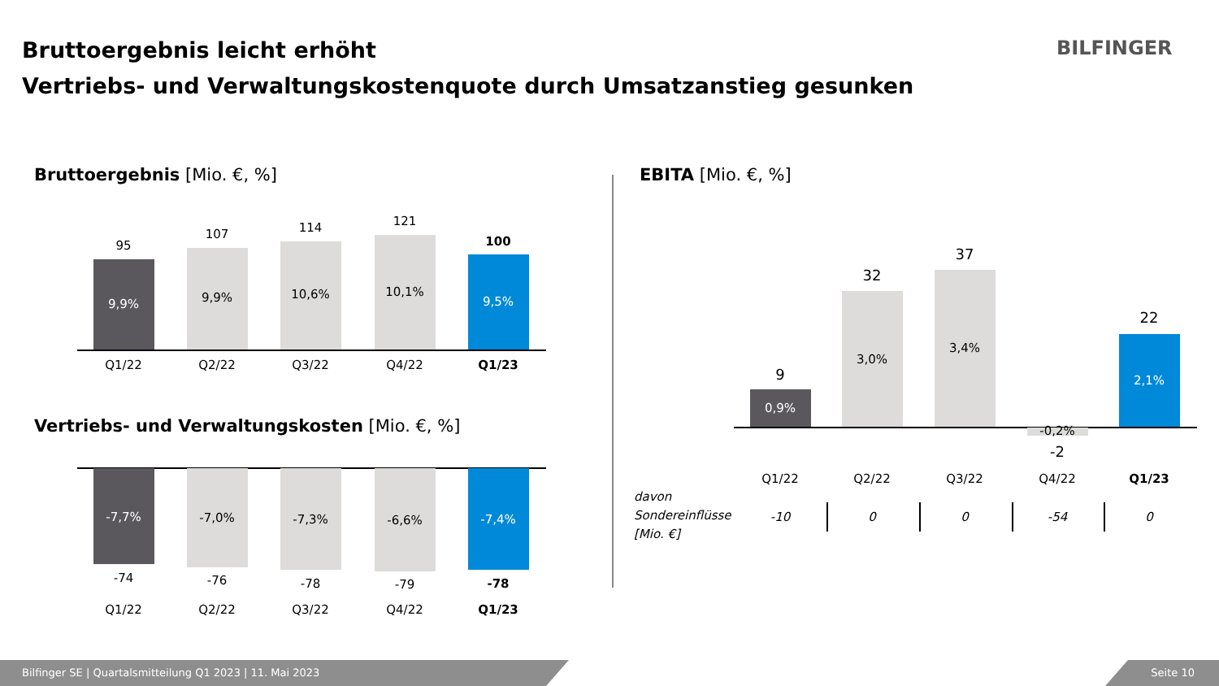Bruttoergebnis leicht erhöht
Vertriebs- und Verwaltungskostenquote durch Umsatzanstieg gesunken
BILFINGER
Bruttoergebnis [Mio. €, %] EBITA [Mio. €, %]
Vertriebs- und Verwaltungskosten [Mio. €, %]
95
9,9%
Q1/22
107
9,9%
Q2/22
114
10,6%
Q3/22
121
10,1%
Q4/22
100
9,5%
Q1/23
-7,7%
-74
Q1/22
-7,0%
-76
Q2/22
-7,3%
-78
Q3/22
-6,6%
-79
Q4/22
-7,4%
-78
Q1/23
9
0,9%
Q1/22
32
3,0%
Q2/22
37
3,4%
Q3/22
-0,2%
-2
Q4/22
22
2,1%
Q1/23
davon
Sondereinflüsse
[Mio. €]
-10 0 0 -54 0
Bilfinger SE | Quartalsmitteilung Q1 2023 | 11. Mai 2023 Seite 10